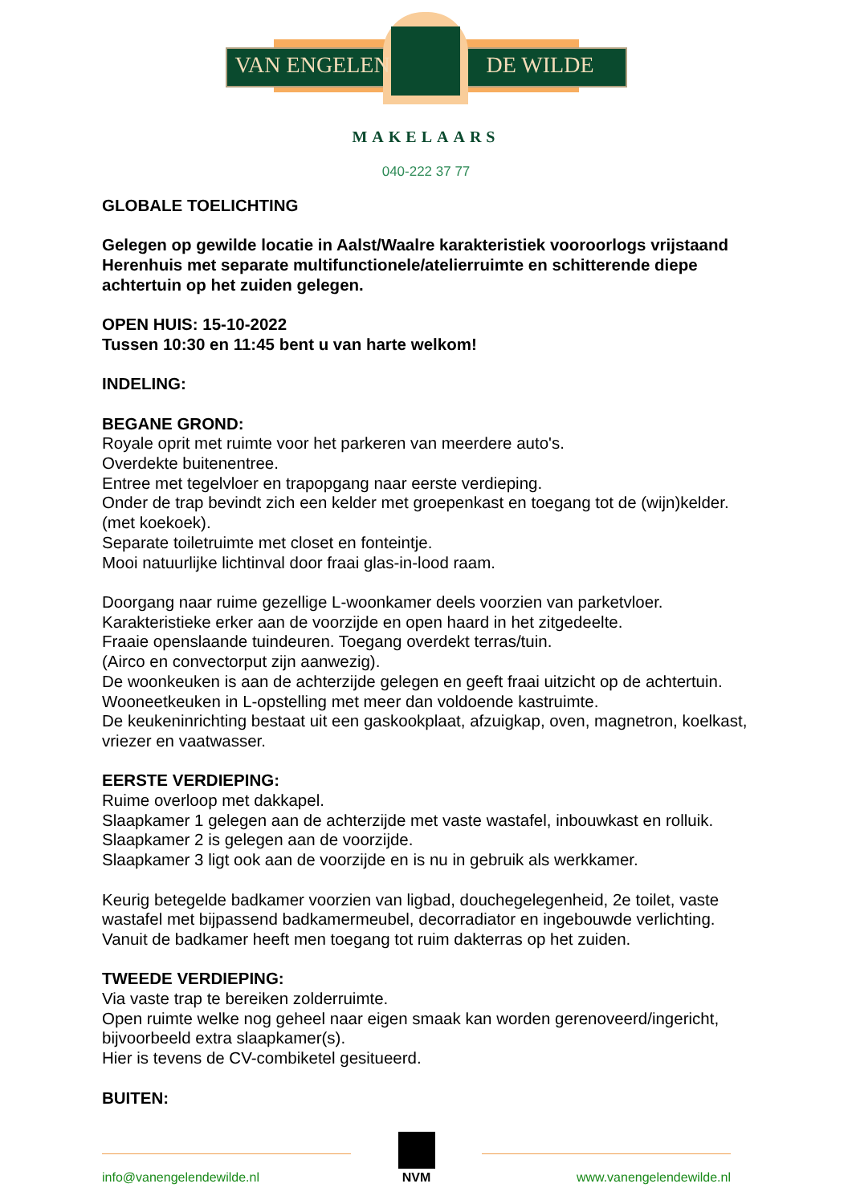VAN ENGELEN DE WILDE
MAKELAARS
040-222 37 77
GLOBALE TOELICHTING
Gelegen op gewilde locatie in Aalst/Waalre karakteristiek vooroorlogs vrijstaand Herenhuis met separate multifunctionele/atelierruimte en schitterende diepe achtertuin op het zuiden gelegen.
OPEN HUIS: 15-10-2022
Tussen 10:30 en 11:45 bent u van harte welkom!
INDELING:
BEGANE GROND:
Royale oprit met ruimte voor het parkeren van meerdere auto's.
Overdekte buitenentree.
Entree met tegelvloer en trapopgang naar eerste verdieping.
Onder de trap bevindt zich een kelder met groepenkast en toegang tot de (wijn)kelder. (met koekoek).
Separate toiletruimte met closet en fonteintje.
Mooi natuurlijke lichtinval door fraai glas-in-lood raam.
Doorgang naar ruime gezellige L-woonkamer deels voorzien van parketvloer.
Karakteristieke erker aan de voorzijde en open haard in het zitgedeelte.
Fraaie openslaande tuindeuren. Toegang overdekt terras/tuin.
(Airco en convectorput zijn aanwezig).
De woonkeuken is aan de achterzijde gelegen en geeft fraai uitzicht op de achtertuin.
Wooneetkeuken in L-opstelling met meer dan voldoende kastruimte.
De keukeninrichting bestaat uit een gaskookplaat, afzuigkap, oven, magnetron, koelkast, vriezer en vaatwasser.
EERSTE VERDIEPING:
Ruime overloop met dakkapel.
Slaapkamer 1 gelegen aan de achterzijde met vaste wastafel, inbouwkast en rolluik.
Slaapkamer 2 is gelegen aan de voorzijde.
Slaapkamer 3 ligt ook aan de voorzijde en is nu in gebruik als werkkamer.
Keurig betegelde badkamer voorzien van ligbad, douchegelegenheid, 2e toilet, vaste wastafel met bijpassend badkamermeubel, decorradiator en ingebouwde verlichting.
Vanuit de badkamer heeft men toegang tot ruim dakterras op het zuiden.
TWEEDE VERDIEPING:
Via vaste trap te bereiken zolderruimte.
Open ruimte welke nog geheel naar eigen smaak kan worden gerenoveerd/ingericht, bijvoorbeeld extra slaapkamer(s).
Hier is tevens de CV-combiketel gesitueerd.
BUITEN:
info@vanengelendewilde.nl
NVM
www.vanengelendewilde.nl